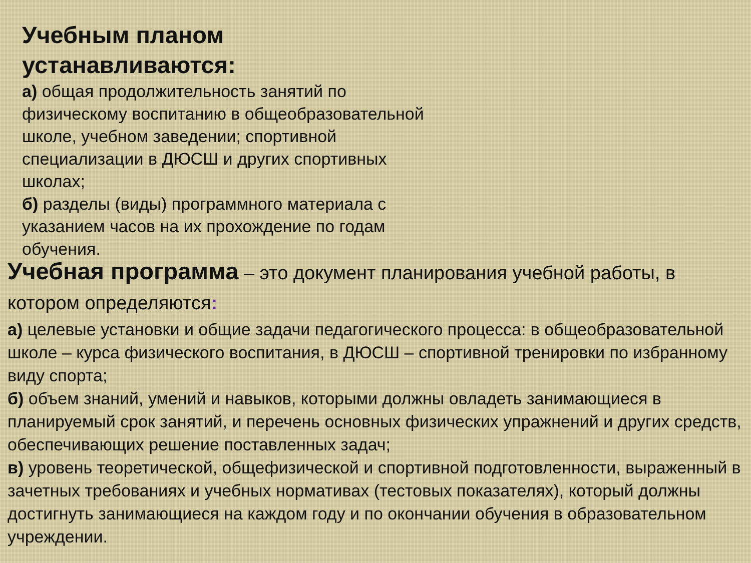Учебным планом устанавливаются:
а) общая продолжительность занятий по физическому воспитанию в общеобразовательной школе, учебном заведении; спортивной специализации в ДЮСШ и других спортивных школах;
б) разделы (виды) программного материала с указанием часов на их прохождение по годам обучения.
Учебная программа – это документ планирования учебной работы, в котором определяются:
а) целевые установки и общие задачи педагогического процесса: в общеобразовательной школе – курса физического воспитания, в ДЮСШ – спортивной тренировки по избранному виду спорта;
б) объем знаний, умений и навыков, которыми должны овладеть занимающиеся в планируемый срок занятий, и перечень основных физических упражнений и других средств, обеспечивающих решение поставленных задач;
в) уровень теоретической, общефизической и спортивной подготовленности, выраженный в зачетных требованиях и учебных нормативах (тестовых показателях), который должны достигнуть занимающиеся на каждом году и по окончании обучения в образовательном учреждении.